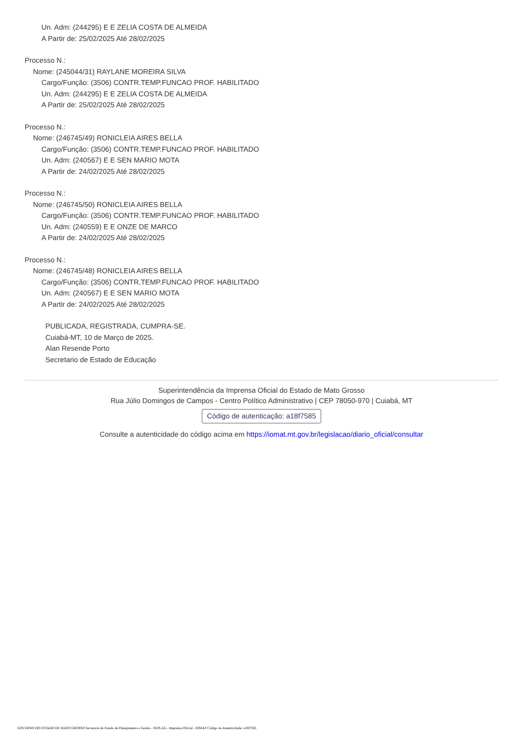Un. Adm: (244295) E E ZELIA COSTA DE ALMEIDA
A Partir de: 25/02/2025 Até 28/02/2025
Processo N.:
Nome: (245044/31) RAYLANE MOREIRA SILVA
Cargo/Função: (3506) CONTR.TEMP.FUNCAO PROF. HABILITADO
Un. Adm: (244295) E E ZELIA COSTA DE ALMEIDA
A Partir de: 25/02/2025 Até 28/02/2025
Processo N.:
Nome: (246745/49) RONICLEIA AIRES BELLA
Cargo/Função: (3506) CONTR.TEMP.FUNCAO PROF. HABILITADO
Un. Adm: (240567) E E SEN MARIO MOTA
A Partir de: 24/02/2025 Até 28/02/2025
Processo N.:
Nome: (246745/50) RONICLEIA AIRES BELLA
Cargo/Função: (3506) CONTR.TEMP.FUNCAO PROF. HABILITADO
Un. Adm: (240559) E E ONZE DE MARCO
A Partir de: 24/02/2025 Até 28/02/2025
Processo N.:
Nome: (246745/48) RONICLEIA AIRES BELLA
Cargo/Função: (3506) CONTR.TEMP.FUNCAO PROF. HABILITADO
Un. Adm: (240567) E E SEN MARIO MOTA
A Partir de: 24/02/2025 Até 28/02/2025
PUBLICADA, REGISTRADA, CUMPRA-SE.
Cuiabá-MT, 10 de Março de 2025.
Alan Resende Porto
Secretario de Estado de Educação
Superintendência da Imprensa Oficial do Estado de Mato Grosso
Rua Júlio Domingos de Campos - Centro Político Administrativo | CEP 78050-970 | Cuiabá, MT
Código de autenticação: a18f7585
Consulte a autenticidade do código acima em https://iomat.mt.gov.br/legislacao/diario_oficial/consultar
GOVERNO DO ESTADO DE MATO GROSSO Secretaria de Estado de Planejamento e Gestão - SEPLAG - Imprensa Oficial - IOMAT Código de Autenticidade: a18f7585